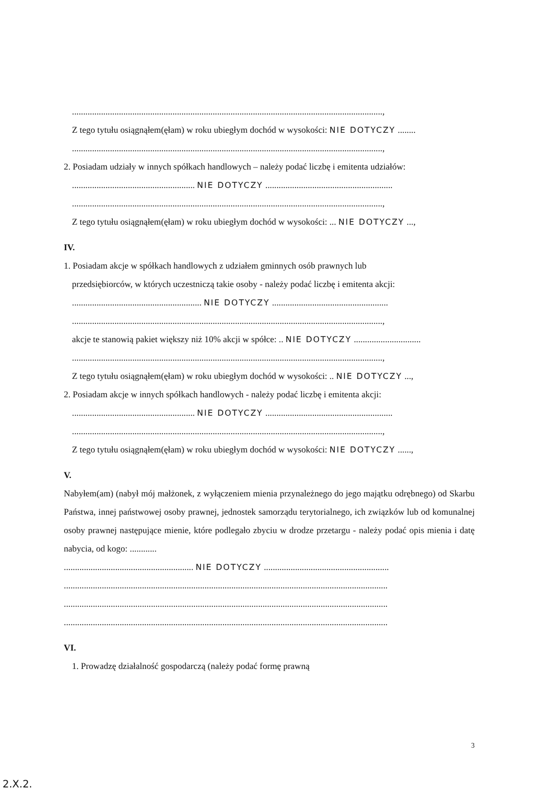...........................................................................................................................................,
Z tego tytułu osiągnąłem(ęłam) w roku ubiegłym dochód w wysokości: NIE DOTYCZY ........
...........................................................................................................................................,
2. Posiadam udziały w innych spółkach handlowych – należy podać liczbę i emitenta udziałów:
....................................................... NIE DOTYCZY .........................................................
...........................................................................................................................................,
Z tego tytułu osiągnąłem(ęłam) w roku ubiegłym dochód w wysokości: ... NIE DOTYCZY ...,
IV.
1. Posiadam akcje w spółkach handlowych z udziałem gminnych osób prawnych lub
przedsiębiorców, w których uczestniczą takie osoby - należy podać liczbę i emitenta akcji:
.......................................................... NIE DOTYCZY ....................................................
...........................................................................................................................................,
akcje te stanowią pakiet większy niż 10% akcji w spółce: .. NIE DOTYCZY ..............................
...........................................................................................................................................,
Z tego tytułu osiągnąłem(ęłam) w roku ubiegłym dochód w wysokości: .. NIE DOTYCZY ...,
2. Posiadam akcje w innych spółkach handlowych - należy podać liczbę i emitenta akcji:
....................................................... NIE DOTYCZY .........................................................
...........................................................................................................................................,
Z tego tytułu osiągnąłem(ęłam) w roku ubiegłym dochód w wysokości: NIE DOTYCZY ......,
V.
Nabyłem(am) (nabył mój małżonek, z wyłączeniem mienia przynależnego do jego majątku odrębnego) od Skarbu Państwa, innej państwowej osoby prawnej, jednostek samorządu terytorialnego, ich związków lub od komunalnej osoby prawnej następujące mienie, które podlegało zbyciu w drodze przetargu - należy podać opis mienia i datę nabycia, od kogo: ............
.......................................................... NIE DOTYCZY ........................................................
.................................................................................................................................................
.................................................................................................................................................
.................................................................................................................................................
VI.
1. Prowadzę działalność gospodarczą (należy podać formę prawną
3
2.X.2.